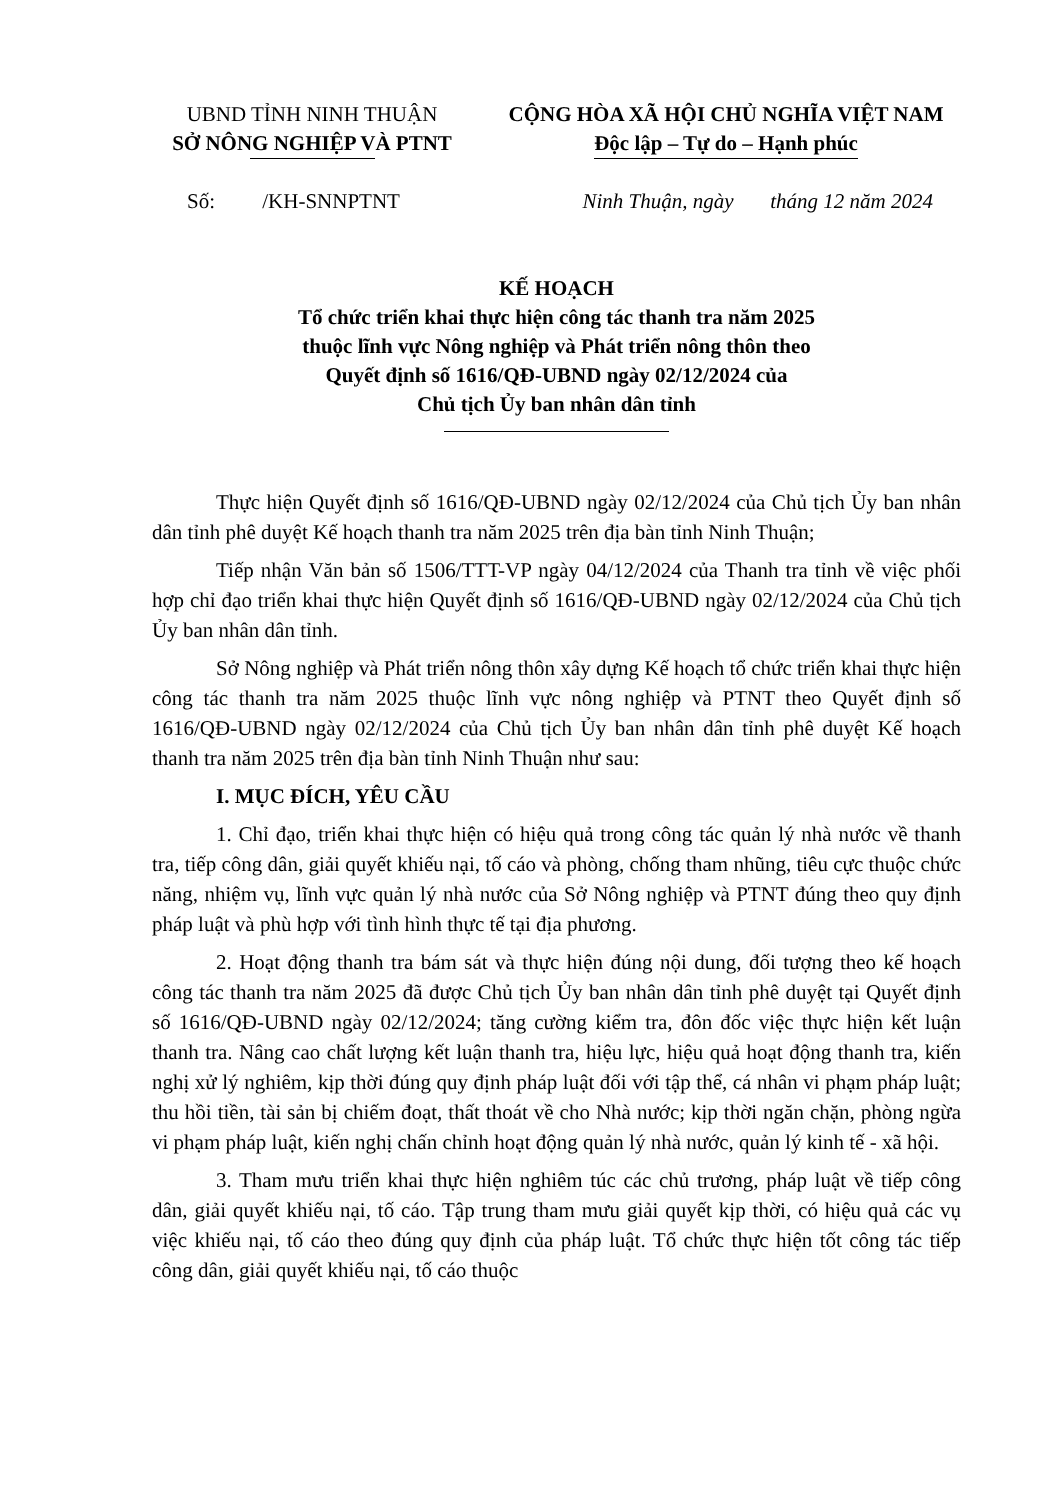UBND TỈNH NINH THUẬN
SỞ NÔNG NGHIỆP VÀ PTNT
CỘNG HÒA XÃ HỘI CHỦ NGHĨA VIỆT NAM
Độc lập – Tự do – Hạnh phúc
Số: /KH-SNNPTNT Ninh Thuận, ngày tháng 12 năm 2024
KẾ HOẠCH
Tổ chức triển khai thực hiện công tác thanh tra năm 2025
thuộc lĩnh vực Nông nghiệp và Phát triển nông thôn theo
Quyết định số 1616/QĐ-UBND ngày 02/12/2024 của
Chủ tịch Ủy ban nhân dân tỉnh
Thực hiện Quyết định số 1616/QĐ-UBND ngày 02/12/2024 của Chủ tịch Ủy ban nhân dân tỉnh phê duyệt Kế hoạch thanh tra năm 2025 trên địa bàn tỉnh Ninh Thuận;
Tiếp nhận Văn bản số 1506/TTT-VP ngày 04/12/2024 của Thanh tra tỉnh về việc phối hợp chỉ đạo triển khai thực hiện Quyết định số 1616/QĐ-UBND ngày 02/12/2024 của Chủ tịch Ủy ban nhân dân tỉnh.
Sở Nông nghiệp và Phát triển nông thôn xây dựng Kế hoạch tổ chức triển khai thực hiện công tác thanh tra năm 2025 thuộc lĩnh vực nông nghiệp và PTNT theo Quyết định số 1616/QĐ-UBND ngày 02/12/2024 của Chủ tịch Ủy ban nhân dân tỉnh phê duyệt Kế hoạch thanh tra năm 2025 trên địa bàn tỉnh Ninh Thuận như sau:
I. MỤC ĐÍCH, YÊU CẦU
1. Chỉ đạo, triển khai thực hiện có hiệu quả trong công tác quản lý nhà nước về thanh tra, tiếp công dân, giải quyết khiếu nại, tố cáo và phòng, chống tham nhũng, tiêu cực thuộc chức năng, nhiệm vụ, lĩnh vực quản lý nhà nước của Sở Nông nghiệp và PTNT đúng theo quy định pháp luật và phù hợp với tình hình thực tế tại địa phương.
2. Hoạt động thanh tra bám sát và thực hiện đúng nội dung, đối tượng theo kế hoạch công tác thanh tra năm 2025 đã được Chủ tịch Ủy ban nhân dân tỉnh phê duyệt tại Quyết định số 1616/QĐ-UBND ngày 02/12/2024; tăng cường kiểm tra, đôn đốc việc thực hiện kết luận thanh tra. Nâng cao chất lượng kết luận thanh tra, hiệu lực, hiệu quả hoạt động thanh tra, kiến nghị xử lý nghiêm, kịp thời đúng quy định pháp luật đối với tập thể, cá nhân vi phạm pháp luật; thu hồi tiền, tài sản bị chiếm đoạt, thất thoát về cho Nhà nước; kịp thời ngăn chặn, phòng ngừa vi phạm pháp luật, kiến nghị chấn chỉnh hoạt động quản lý nhà nước, quản lý kinh tế - xã hội.
3. Tham mưu triển khai thực hiện nghiêm túc các chủ trương, pháp luật về tiếp công dân, giải quyết khiếu nại, tố cáo. Tập trung tham mưu giải quyết kịp thời, có hiệu quả các vụ việc khiếu nại, tố cáo theo đúng quy định của pháp luật. Tổ chức thực hiện tốt công tác tiếp công dân, giải quyết khiếu nại, tố cáo thuộc